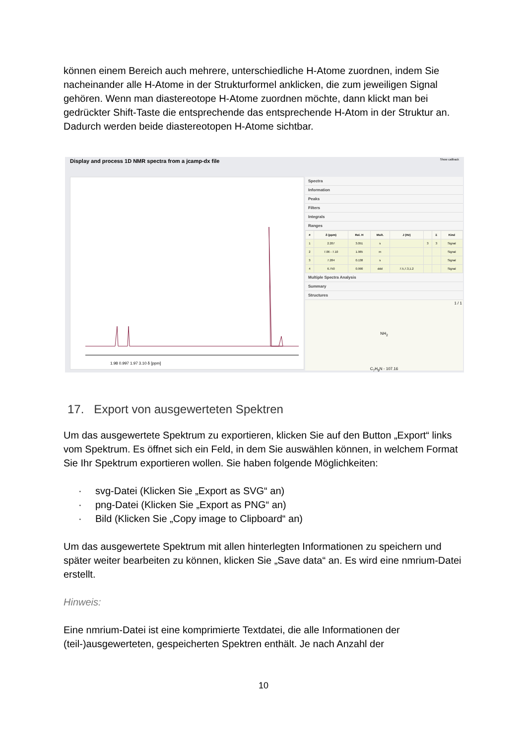können einem Bereich auch mehrere, unterschiedliche H-Atome zuordnen, indem Sie nacheinander alle H-Atome in der Strukturformel anklicken, die zum jeweiligen Signal gehören. Wenn man diastereotope H-Atome zuordnen möchte, dann klickt man bei gedrückter Shift-Taste die entsprechende das entsprechende H-Atom in der Struktur an. Dadurch werden beide diastereotopen H-Atome sichtbar.
Display and process 1D NMR spectra from a jcamp-dx file Show callback
1.98 0.997 1.97 3.10 δ [ppm]
Spectra
Information
Peaks
Filters
Integrals
Ranges
| # | δ (ppm) | Rel. H | Mult. | J (Hz) | | Σ | Kind |
| --- | --- | --- | --- | --- | --- | --- | --- |
| 1 | 2.207 | 3.051 | s | | 3 | 3 | Signal |
| 2 | 7.06 - 7.10 | 1.965 | m | | | | Signal |
| 3 | 7.284 | 0.138 | s | | | | Signal |
| 4 | 6.750 | 0.990 | ddd | 7.5,7.3,1.2 | | | Signal |
Multiple Spectra Analysis
Summary
Structures
1 / 1
NH<sub>2</sub>
C<sub>7</sub>H<sub>9</sub>N - 107.16
17. Export von ausgewerteten Spektren
Um das ausgewertete Spektrum zu exportieren, klicken Sie auf den Button „Export“ links vom Spektrum. Es öffnet sich ein Feld, in dem Sie auswählen können, in welchem Format Sie Ihr Spektrum exportieren wollen. Sie haben folgende Möglichkeiten:
· svg-Datei (Klicken Sie „Export as SVG“ an)
· png-Datei (Klicken Sie „Export as PNG“ an)
· Bild (Klicken Sie „Copy image to Clipboard“ an)
Um das ausgewertete Spektrum mit allen hinterlegten Informationen zu speichern und später weiter bearbeiten zu können, klicken Sie „Save data“ an. Es wird eine nmrium-Datei erstellt.
Hinweis:
Eine nmrium-Datei ist eine komprimierte Textdatei, die alle Informationen der (teil-)ausgewerteten, gespeicherten Spektren enthält. Je nach Anzahl der
10